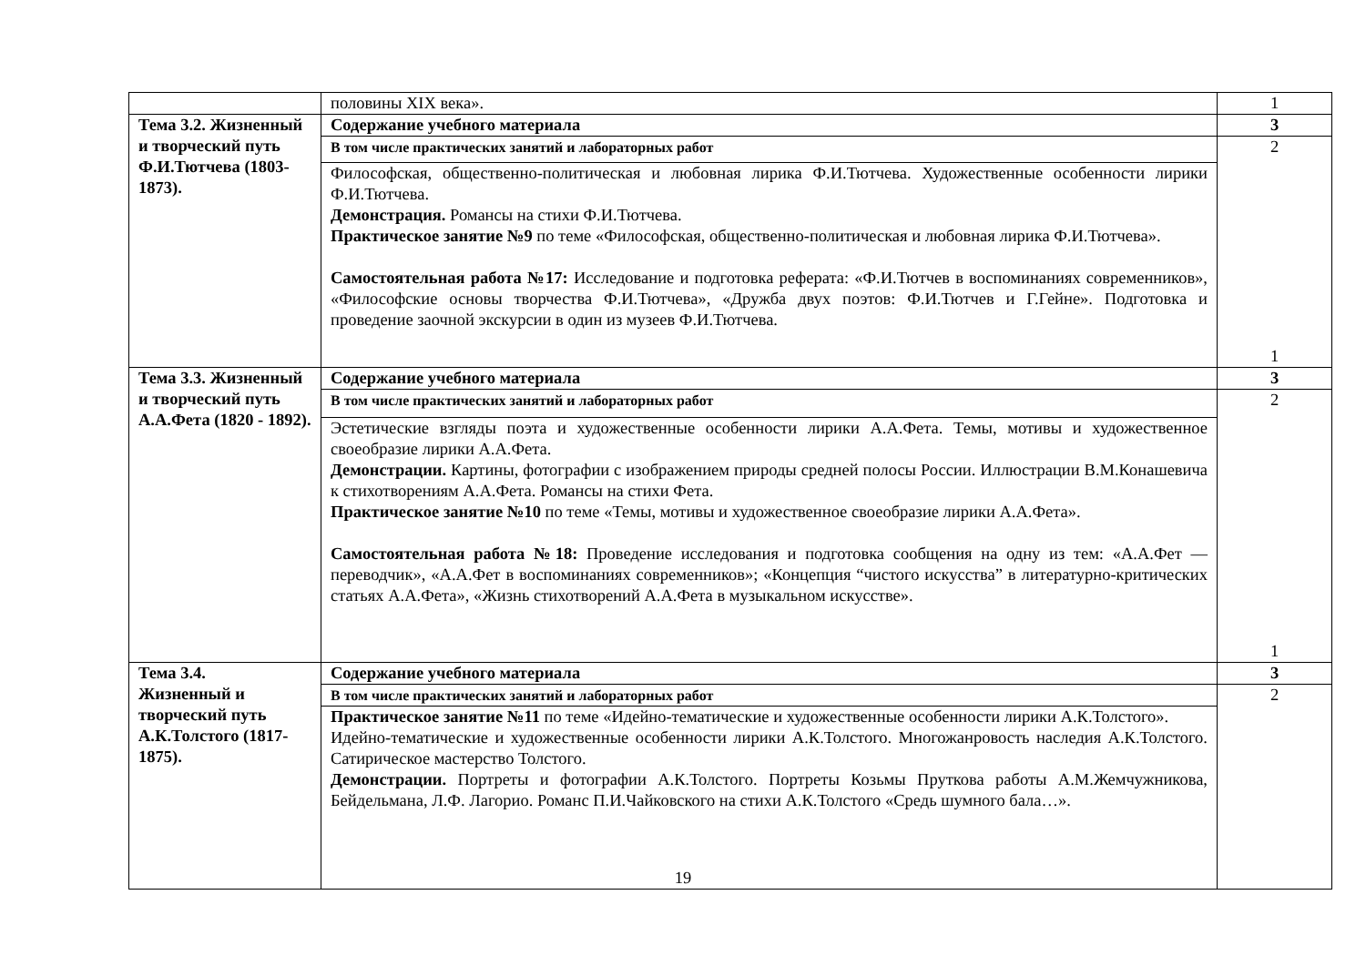| | половины XIX века». | 1 |
| Тема 3.2. Жизненный и творческий путь Ф.И.Тютчева (1803-1873). | Содержание учебного материала | 3 |
| | В том числе практических занятий и лабораторных работ | 2 1 |
| | Философская, общественно-политическая и любовная лирика Ф.И.Тютчева. Художественные особенности лирики Ф.И.Тютчева. Демонстрация. Романсы на стихи Ф.И.Тютчева. Практическое занятие №9 по теме «Философская, общественно-политическая и любовная лирика Ф.И.Тютчева». Самостоятельная работа №17: Исследование и подготовка реферата: «Ф.И.Тютчев в воспоминаниях современников», «Философские основы творчества Ф.И.Тютчева», «Дружба двух поэтов: Ф.И.Тютчев и Г.Гейне». Подготовка и проведение заочной экскурсии в один из музеев Ф.И.Тютчева. | |
| Тема 3.3. Жизненный и творческий путь А.А.Фета (1820 - 1892). | Содержание учебного материала | 3 |
| | В том числе практических занятий и лабораторных работ | 2 1 |
| | Эстетические взгляды поэта и художественные особенности лирики А.А.Фета. Темы, мотивы и художественное своеобразие лирики А.А.Фета. Демонстрации. Картины, фотографии с изображением природы средней полосы России. Иллюстрации В.М.Конашевича к стихотворениям А.А.Фета. Романсы на стихи Фета. Практическое занятие №10 по теме «Темы, мотивы и художественное своеобразие лирики А.А.Фета». Самостоятельная работа №18: Проведение исследования и подготовка сообщения на одну из тем: «А.А.Фет — переводчик», «А.А.Фет в воспоминаниях современников»; «Концепция “чистого искусства” в литературно-критических статьях А.А.Фета», «Жизнь стихотворений А.А.Фета в музыкальном искусстве». | |
| Тема 3.4. Жизненный и творческий путь А.К.Толстого (1817-1875). | Содержание учебного материала | 3 |
| | В том числе практических занятий и лабораторных работ | 2 |
| | Практическое занятие №11 по теме «Идейно-тематические и художественные особенности лирики А.К.Толстого». Идейно-тематические и художественные особенности лирики А.К.Толстого. Многожанровость наследия А.К.Толстого. Сатирическое мастерство Толстого. Демонстрации. Портреты и фотографии А.К.Толстого. Портреты Козьмы Пруткова работы А.М.Жемчужникова, Бейдельмана, Л.Ф. Лагорио. Романс П.И.Чайковского на стихи А.К.Толстого «Средь шумного бала…». | |
19